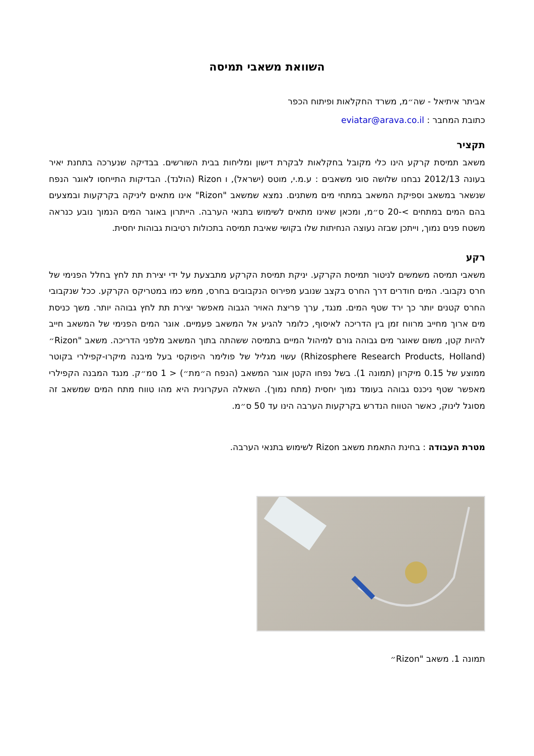השוואת משאבי תמיסה
אביתר איתיאל - שה״מ, משרד החקלאות ופיתוח הכפר
כתובת המחבר : eviatar@arava.co.il
תקציר
משאב תמיסת קרקע הינו כלי מקובל בחקלאות לבקרת דישון ומליחות בבית השורשים. בבדיקה שנערכה בתחנת יאיר בעונה 2012/13 נבחנו שלושה סוגי משאבים : ע.מ.י, מוטס (ישראל), ו Rizon (הולנד). הבדיקות התייחסו לאוגר הנפח שנשאר במשאב וספיקת המשאב במתחי מים משתנים. נמצא שמשאב "Rizon" אינו מתאים ליניקה בקרקעות ובמצעים בהם המים במתחים >-20 ס״מ, ומכאן שאינו מתאים לשימוש בתנאי הערבה. הייתרון באוגר המים הנמוך נובע כנראה משטח פנים נמוך, וייתכן שבזה נעוצה הנחיתות שלו בקושי שאיבת תמיסה בתכולות רטיבות גבוהות יחסית.
רקע
משאבי תמיסה משמשים לניטור תמיסת הקרקע. יניקת תמיסת הקרקע מתבצעת על ידי יצירת תת לחץ בחלל הפנימי של חרס נקבובי. המים חודרים דרך החרס בקצב שנובע מפירוס הנקבובים בחרס, ממש כמו במטריקס הקרקע. ככל שנקבובי החרס קטנים יותר כך ירד שטף המים. מנגד, ערך פריצת האויר הגבוה מאפשר יצירת תת לחץ גבוהה יותר. משך כניסת מים ארוך מחייב מרווח זמן בין הדריכה לאיסוף, כלומר להגיע אל המשאב פעמיים. אוגר המים הפנימי של המשאב חייב להיות קטן, משום שאוגר מים גבוהה גורם למיהול המיים בתמיסה ששהתה בתוך המשאב מלפני הדריכה. משאב "Rizon״ (Rhizosphere Research Products, Holland) עשוי מגליל של פולימר היפוקסי בעל מיבנה מיקרו-קפילרי בקוטר ממוצע של 0.15 מיקרון (תמונה 1). בשל נפחו הקטן אוגר המשאב (הנפח ה״מת״) < 1 סמ״ק. מנגד המבנה הקפילרי מאפשר שטף ניכנס גבוהה בעומד נמוך יחסית (מתח נמוך). השאלה העקרונית היא מהו טווח מתח המים שמשאב זה מסוגל לינוק, כאשר הטווח הנדרש בקרקעות הערבה הינו עד 50 ס״מ.
מטרת העבודה : בחינת התאמת משאב Rizon לשימוש בתנאי הערבה.
תמונה 1. משאב "Rizon״